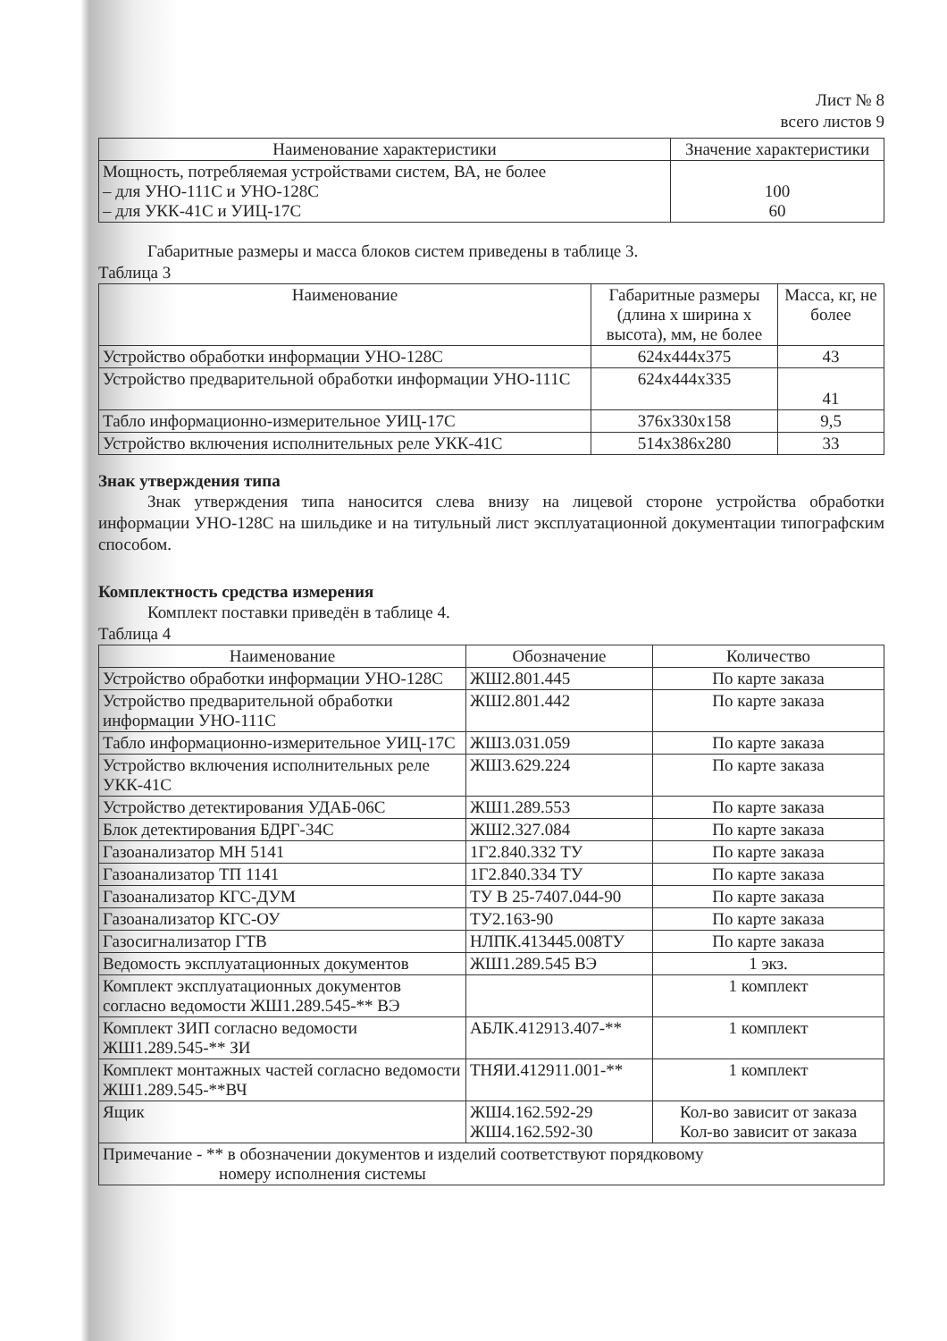Лист № 8
всего листов 9
| Наименование характеристики | Значение характеристики |
| --- | --- |
| Мощность, потребляемая устройствами систем, ВА, не более – для УНО-111С и УНО-128С – для УКК-41С и УИЦ-17С | 100 60 |
Габаритные размеры и масса блоков систем приведены в таблице 3.
Таблица 3
| Наименование | Габаритные размеры (длина x ширина x высота), мм, не более | Масса, кг, не более |
| --- | --- | --- |
| Устройство обработки информации УНО-128С | 624x444x375 | 43 |
| Устройство предварительной обработки информации УНО-111С | 624x444x335 | 41 |
| Табло информационно-измерительное УИЦ-17С | 376x330x158 | 9,5 |
| Устройство включения исполнительных реле УКК-41С | 514x386x280 | 33 |
Знак утверждения типа
Знак утверждения типа наносится слева внизу на лицевой стороне устройства обработки информации УНО-128С на шильдике и на титульный лист эксплуатационной документации типографским способом.
Комплектность средства измерения
Комплект поставки приведён в таблице 4.
Таблица 4
| Наименование | Обозначение | Количество |
| --- | --- | --- |
| Устройство обработки информации УНО-128С | ЖШ2.801.445 | По карте заказа |
| Устройство предварительной обработки информации УНО-111С | ЖШ2.801.442 | По карте заказа |
| Табло информационно-измерительное УИЦ-17С | ЖШ3.031.059 | По карте заказа |
| Устройство включения исполнительных реле УКК-41С | ЖШ3.629.224 | По карте заказа |
| Устройство детектирования УДАБ-06С | ЖШ1.289.553 | По карте заказа |
| Блок детектирования БДРГ-34С | ЖШ2.327.084 | По карте заказа |
| Газоанализатор МН 5141 | 1Г2.840.332 ТУ | По карте заказа |
| Газоанализатор ТП 1141 | 1Г2.840.334 ТУ | По карте заказа |
| Газоанализатор КГС-ДУМ | ТУ В 25-7407.044-90 | По карте заказа |
| Газоанализатор КГС-ОУ | ТУ2.163-90 | По карте заказа |
| Газосигнализатор ГТВ | НЛПК.413445.008ТУ | По карте заказа |
| Ведомость эксплуатационных документов | ЖШ1.289.545 ВЭ | 1 экз. |
| Комплект эксплуатационных документов согласно ведомости ЖШ1.289.545-** ВЭ | | 1 комплект |
| Комплект ЗИП согласно ведомости ЖШ1.289.545-** ЗИ | АБЛК.412913.407-** | 1 комплект |
| Комплект монтажных частей согласно ведомости ЖШ1.289.545-**ВЧ | ТНЯИ.412911.001-** | 1 комплект |
| Ящик | ЖШ4.162.592-29 ЖШ4.162.592-30 | Кол-во зависит от заказа Кол-во зависит от заказа |
| Примечание - ** в обозначении документов и изделий соответствуют порядковому номеру исполнения системы | | |